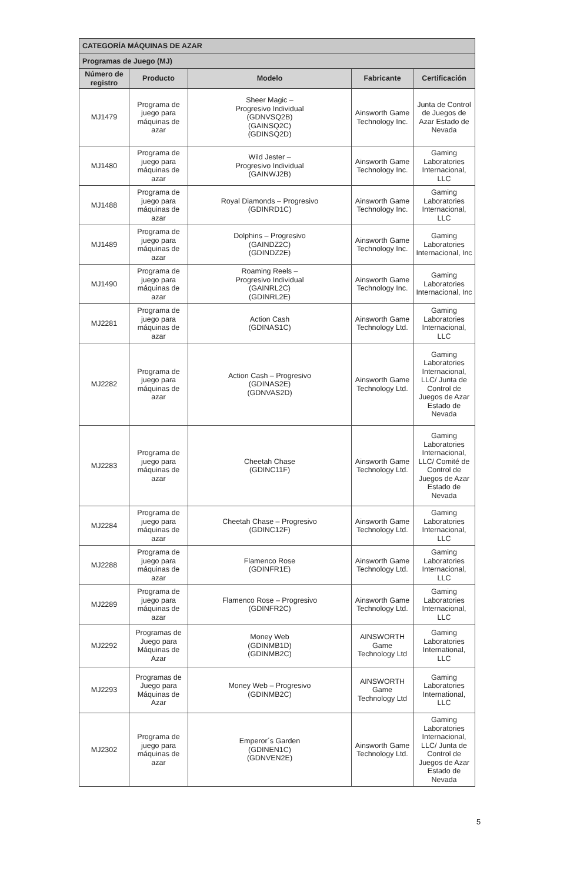| CATEGORÍA MÁQUINAS DE AZAR | | | | |
| Programas de Juego (MJ) | | | | |
| Número de registro | Producto | Modelo | Fabricante | Certificación |
| MJ1479 | Programa de juego para máquinas de azar | Sheer Magic – Progresivo Individual (GDNVSQ2B) (GAINSQ2C) (GDINSQ2D) | Ainsworth Game Technology Inc. | Junta de Control de Juegos de Azar Estado de Nevada |
| MJ1480 | Programa de juego para máquinas de azar | Wild Jester – Progresivo Individual (GAINWJ2B) | Ainsworth Game Technology Inc. | Gaming Laboratories Internacional, LLC |
| MJ1488 | Programa de juego para máquinas de azar | Royal Diamonds – Progresivo (GDINRD1C) | Ainsworth Game Technology Inc. | Gaming Laboratories Internacional, LLC |
| MJ1489 | Programa de juego para máquinas de azar | Dolphins – Progresivo (GAINDZ2C) (GDINDZ2E) | Ainsworth Game Technology Inc. | Gaming Laboratories Internacional, Inc |
| MJ1490 | Programa de juego para máquinas de azar | Roaming Reels – Progresivo Individual (GAINRL2C) (GDINRL2E) | Ainsworth Game Technology Inc. | Gaming Laboratories Internacional, Inc |
| MJ2281 | Programa de juego para máquinas de azar | Action Cash (GDINAS1C) | Ainsworth Game Technology Ltd. | Gaming Laboratories Internacional, LLC |
| MJ2282 | Programa de juego para máquinas de azar | Action Cash – Progresivo (GDINAS2E) (GDNVAS2D) | Ainsworth Game Technology Ltd. | Gaming Laboratories Internacional, LLC/ Junta de Control de Juegos de Azar Estado de Nevada |
| MJ2283 | Programa de juego para máquinas de azar | Cheetah Chase (GDINC11F) | Ainsworth Game Technology Ltd. | Gaming Laboratories Internacional, LLC/ Comité de Control de Juegos de Azar Estado de Nevada |
| MJ2284 | Programa de juego para máquinas de azar | Cheetah Chase – Progresivo (GDINC12F) | Ainsworth Game Technology Ltd. | Gaming Laboratories Internacional, LLC |
| MJ2288 | Programa de juego para máquinas de azar | Flamenco Rose (GDINFR1E) | Ainsworth Game Technology Ltd. | Gaming Laboratories Internacional, LLC |
| MJ2289 | Programa de juego para máquinas de azar | Flamenco Rose – Progresivo (GDINFR2C) | Ainsworth Game Technology Ltd. | Gaming Laboratories Internacional, LLC |
| MJ2292 | Programas de Juego para Máquinas de Azar | Money Web (GDINMB1D) (GDINMB2C) | AINSWORTH Game Technology Ltd | Gaming Laboratories International, LLC |
| MJ2293 | Programas de Juego para Máquinas de Azar | Money Web – Progresivo (GDINMB2C) | AINSWORTH Game Technology Ltd | Gaming Laboratories International, LLC |
| MJ2302 | Programa de juego para máquinas de azar | Emperor´s Garden (GDINEN1C) (GDNVEN2E) | Ainsworth Game Technology Ltd. | Gaming Laboratories Internacional, LLC/ Junta de Control de Juegos de Azar Estado de Nevada |
5